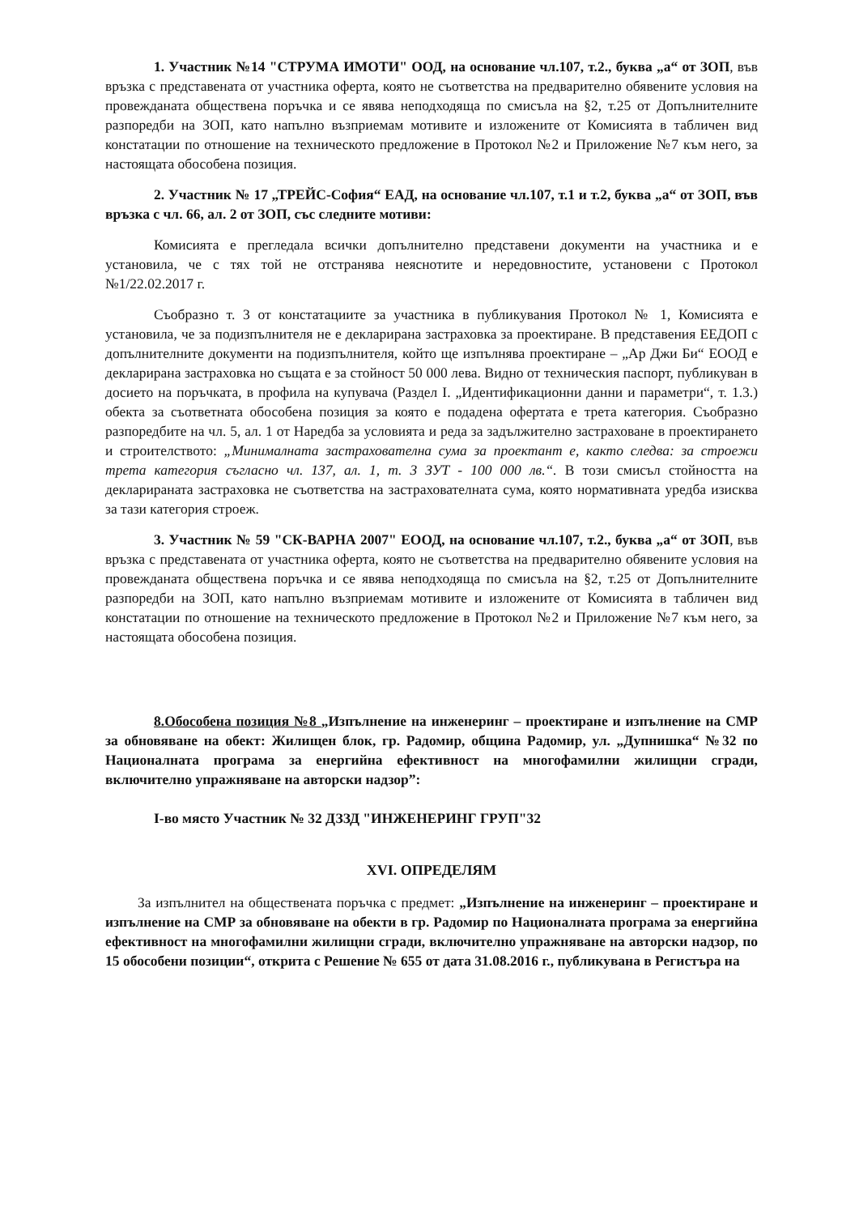1. Участник №14 "СТРУМА ИМОТИ" ООД, на основание чл.107, т.2., буква „а“ от ЗОП, във връзка с представената от участника оферта, която не съответства на предварително обявените условия на провежданата обществена поръчка и се явява неподходяща по смисъла на §2, т.25 от Допълнителните разпоредби на ЗОП, като напълно възприемам мотивите и изложените от Комисията в табличен вид констатации по отношение на техническото предложение в Протокол №2 и Приложение №7 към него, за настоящата обособена позиция.
2. Участник № 17 „ТРЕЙС-София“ ЕАД, на основание чл.107, т.1 и т.2, буква „а“ от ЗОП, във връзка с чл. 66, ал. 2 от ЗОП, със следните мотиви:
Комисията е прегледала всички допълнително представени документи на участника и е установила, че с тях той не отстранява неяснотите и нередовностите, установени с Протокол №1/22.02.2017 г.
Съобразно т. 3 от констатациите за участника в публикувания Протокол № 1, Комисията е установила, че за подизпълнителя не е декларирана застраховка за проектиране. В представения ЕЕДОП с допълнителните документи на подизпълнителя, който ще изпълнява проектиране – „Ар Джи Би“ ЕООД е декларирана застраховка но същата е за стойност 50 000 лева. Видно от техническия паспорт, публикуван в досието на поръчката, в профила на купувача (Раздел I. „Идентификационни данни и параметри“, т. 1.3.) обекта за съответната обособена позиция за която е подадена офертата е трета категория. Съобразно разпоредбите на чл. 5, ал. 1 от Наредба за условията и реда за задължително застраховане в проектирането и строителството: „Минималната застрахователна сума за проектант е, както следва: за строежи трета категория съгласно чл. 137, ал. 1, т. 3 ЗУТ - 100 000 лв.“. В този смисъл стойността на декларираната застраховка не съответства на застрахователната сума, която нормативната уредба изисква за тази категория строеж.
3. Участник № 59 "СК-ВАРНА 2007" ЕООД, на основание чл.107, т.2., буква „а“ от ЗОП, във връзка с представената от участника оферта, която не съответства на предварително обявените условия на провежданата обществена поръчка и се явява неподходяща по смисъла на §2, т.25 от Допълнителните разпоредби на ЗОП, като напълно възприемам мотивите и изложените от Комисията в табличен вид констатации по отношение на техническото предложение в Протокол №2 и Приложение №7 към него, за настоящата обособена позиция.
8.Обособена позиция №8 „Изпълнение на инженеринг – проектиране и изпълнение на СМР за обновяване на обект: Жилищен блок, гр. Радомир, община Радомир, ул. „Дупнишка“ №32 по Националната програма за енергийна ефективност на многофамилни жилищни сгради, включително упражняване на авторски надзор”:
I-во място Участник № 32 ДЗЗД "ИНЖЕНЕРИНГ ГРУП"32
XVI. ОПРЕДЕЛЯМ
За изпълнител на обществената поръчка с предмет: „Изпълнение на инженеринг – проектиране и изпълнение на СМР за обновяване на обекти в гр. Радомир по Националната програма за енергийна ефективност на многофамилни жилищни сгради, включително упражняване на авторски надзор, по 15 обособени позиции“, открита с Решение № 655 от дата 31.08.2016 г., публикувана в Регистъра на